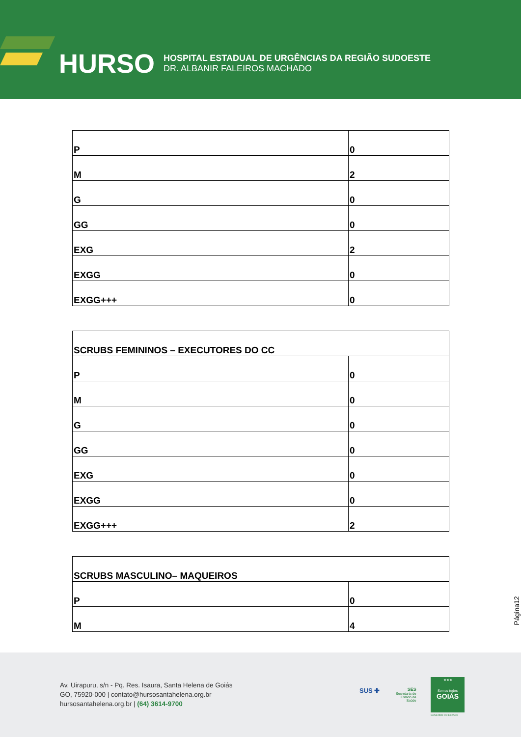HURSO
HOSPITAL ESTADUAL DE URGÊNCIAS DA REGIÃO SUDOESTE
DR. ALBANIR FALEIROS MACHADO
| P | 0 |
| M | 2 |
| G | 0 |
| GG | 0 |
| EXG | 2 |
| EXGG | 0 |
| EXGG+++ | 0 |
| SCRUBS FEMININOS – EXECUTORES DO CC | |
| P | 0 |
| M | 0 |
| G | 0 |
| GG | 0 |
| EXG | 0 |
| EXGG | 0 |
| EXGG+++ | 2 |
| SCRUBS MASCULINO– MAQUEIROS | |
| P | 0 |
| M | 4 |
Página12
Av. Uirapuru, s/n - Pq. Res. Isaura, Santa Helena de Goiás
GO, 75920-000 | contato@hursosantahelena.org.br
hursosantahelena.org.br | (64) 3614-9700
SUS ✚
SES
Secretaria de
Estado da
Saúde
★★★
Somos todos
GOIÁS
GOVERNO DO ESTADO